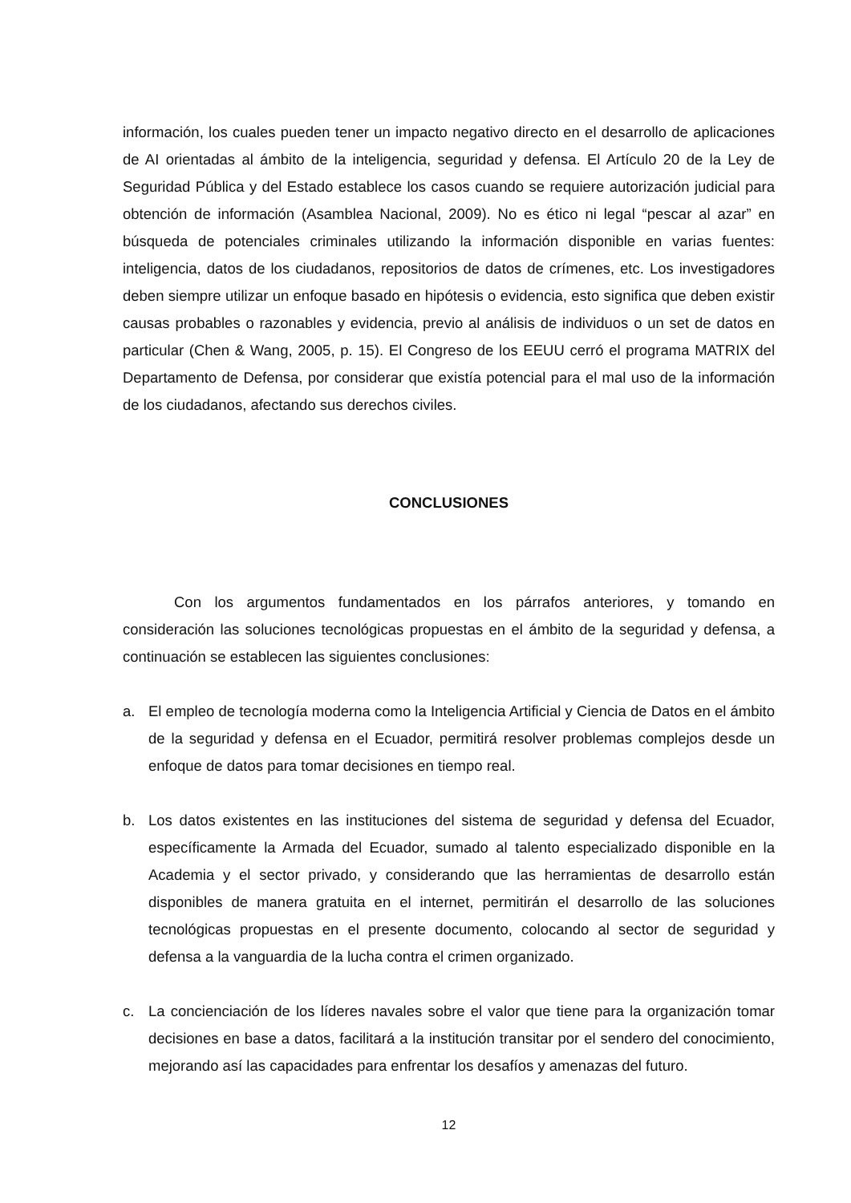información, los cuales pueden tener un impacto negativo directo en el desarrollo de aplicaciones de AI orientadas al ámbito de la inteligencia, seguridad y defensa. El Artículo 20 de la Ley de Seguridad Pública y del Estado establece los casos cuando se requiere autorización judicial para obtención de información (Asamblea Nacional, 2009). No es ético ni legal “pescar al azar” en búsqueda de potenciales criminales utilizando la información disponible en varias fuentes: inteligencia, datos de los ciudadanos, repositorios de datos de crímenes, etc. Los investigadores deben siempre utilizar un enfoque basado en hipótesis o evidencia, esto significa que deben existir causas probables o razonables y evidencia, previo al análisis de individuos o un set de datos en particular (Chen & Wang, 2005, p. 15). El Congreso de los EEUU cerró el programa MATRIX del Departamento de Defensa, por considerar que existía potencial para el mal uso de la información de los ciudadanos, afectando sus derechos civiles.
CONCLUSIONES
Con los argumentos fundamentados en los párrafos anteriores, y tomando en consideración las soluciones tecnológicas propuestas en el ámbito de la seguridad y defensa, a continuación se establecen las siguientes conclusiones:
a. El empleo de tecnología moderna como la Inteligencia Artificial y Ciencia de Datos en el ámbito de la seguridad y defensa en el Ecuador, permitirá resolver problemas complejos desde un enfoque de datos para tomar decisiones en tiempo real.
b. Los datos existentes en las instituciones del sistema de seguridad y defensa del Ecuador, específicamente la Armada del Ecuador, sumado al talento especializado disponible en la Academia y el sector privado, y considerando que las herramientas de desarrollo están disponibles de manera gratuita en el internet, permitirán el desarrollo de las soluciones tecnológicas propuestas en el presente documento, colocando al sector de seguridad y defensa a la vanguardia de la lucha contra el crimen organizado.
c. La concienciación de los líderes navales sobre el valor que tiene para la organización tomar decisiones en base a datos, facilitará a la institución transitar por el sendero del conocimiento, mejorando así las capacidades para enfrentar los desafíos y amenazas del futuro.
12